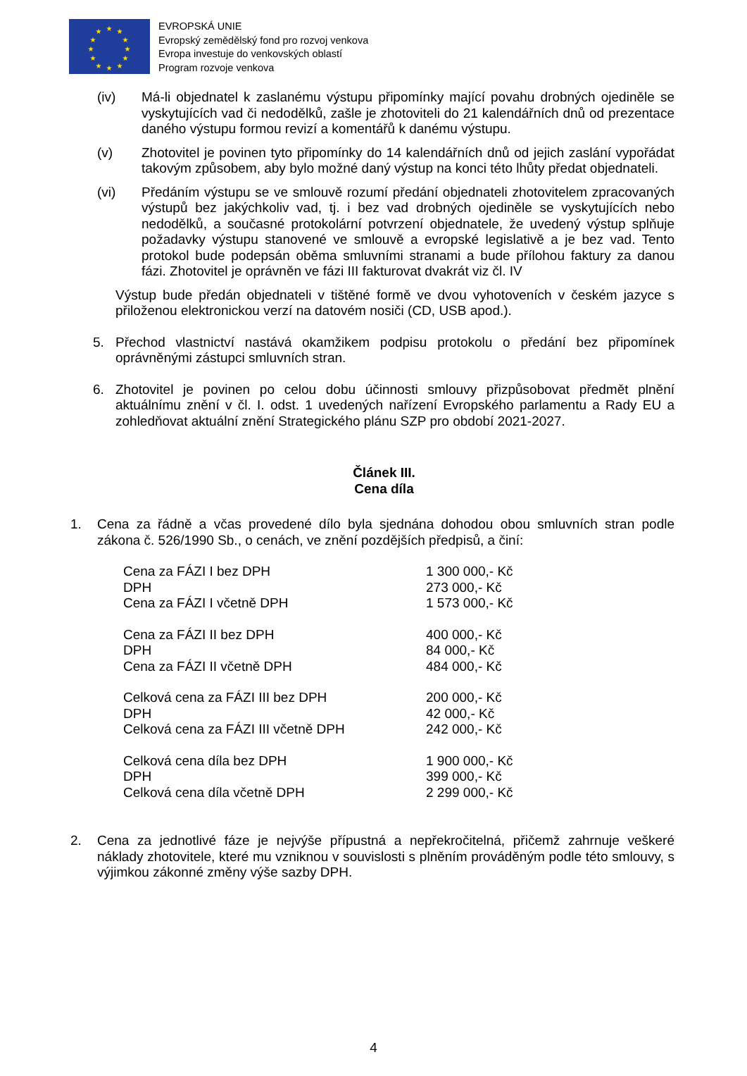★
★
★
★
★
★
★
★
★
★
★
★
EVROPSKÁ UNIE
Evropský zemědělský fond pro rozvoj venkova
Evropa investuje do venkovských oblastí
Program rozvoje venkova
(iv) Má-li objednatel k zaslanému výstupu připomínky mající povahu drobných ojediněle se vyskytujících vad či nedodělků, zašle je zhotoviteli do 21 kalendářních dnů od prezentace daného výstupu formou revizí a komentářů k danému výstupu.
(v) Zhotovitel je povinen tyto připomínky do 14 kalendářních dnů od jejich zaslání vypořádat takovým způsobem, aby bylo možné daný výstup na konci této lhůty předat objednateli.
(vi) Předáním výstupu se ve smlouvě rozumí předání objednateli zhotovitelem zpracovaných výstupů bez jakýchkoliv vad, tj. i bez vad drobných ojediněle se vyskytujících nebo nedodělků, a současné protokolární potvrzení objednatele, že uvedený výstup splňuje požadavky výstupu stanovené ve smlouvě a evropské legislativě a je bez vad. Tento protokol bude podepsán oběma smluvními stranami a bude přílohou faktury za danou fázi. Zhotovitel je oprávněn ve fázi III fakturovat dvakrát viz čl. IV
Výstup bude předán objednateli v tištěné formě ve dvou vyhotoveních v českém jazyce s přiloženou elektronickou verzí na datovém nosiči (CD, USB apod.).
5. Přechod vlastnictví nastává okamžikem podpisu protokolu o předání bez připomínek oprávněnými zástupci smluvních stran.
6. Zhotovitel je povinen po celou dobu účinnosti smlouvy přizpůsobovat předmět plnění aktuálnímu znění v čl. I. odst. 1 uvedených nařízení Evropského parlamentu a Rady EU a zohledňovat aktuální znění Strategického plánu SZP pro období 2021-2027.
Článek III.
Cena díla
1. Cena za řádně a včas provedené dílo byla sjednána dohodou obou smluvních stran podle zákona č. 526/1990 Sb., o cenách, ve znění pozdějších předpisů, a činí:
| Cena za FÁZI I bez DPH | 1 300 000,- Kč |
| DPH | 273 000,- Kč |
| Cena za FÁZI I včetně DPH | 1 573 000,- Kč |
| Cena za FÁZI II bez DPH | 400 000,- Kč |
| DPH | 84 000,- Kč |
| Cena za FÁZI II včetně DPH | 484 000,- Kč |
| Celková cena za FÁZI III bez DPH | 200 000,- Kč |
| DPH | 42 000,- Kč |
| Celková cena za FÁZI III včetně DPH | 242 000,- Kč |
| Celková cena díla bez DPH | 1 900 000,- Kč |
| DPH | 399 000,- Kč |
| Celková cena díla včetně DPH | 2 299 000,- Kč |
2. Cena za jednotlivé fáze je nejvýše přípustná a nepřekročitelná, přičemž zahrnuje veškeré náklady zhotovitele, které mu vzniknou v souvislosti s plněním prováděným podle této smlouvy, s výjimkou zákonné změny výše sazby DPH.
4